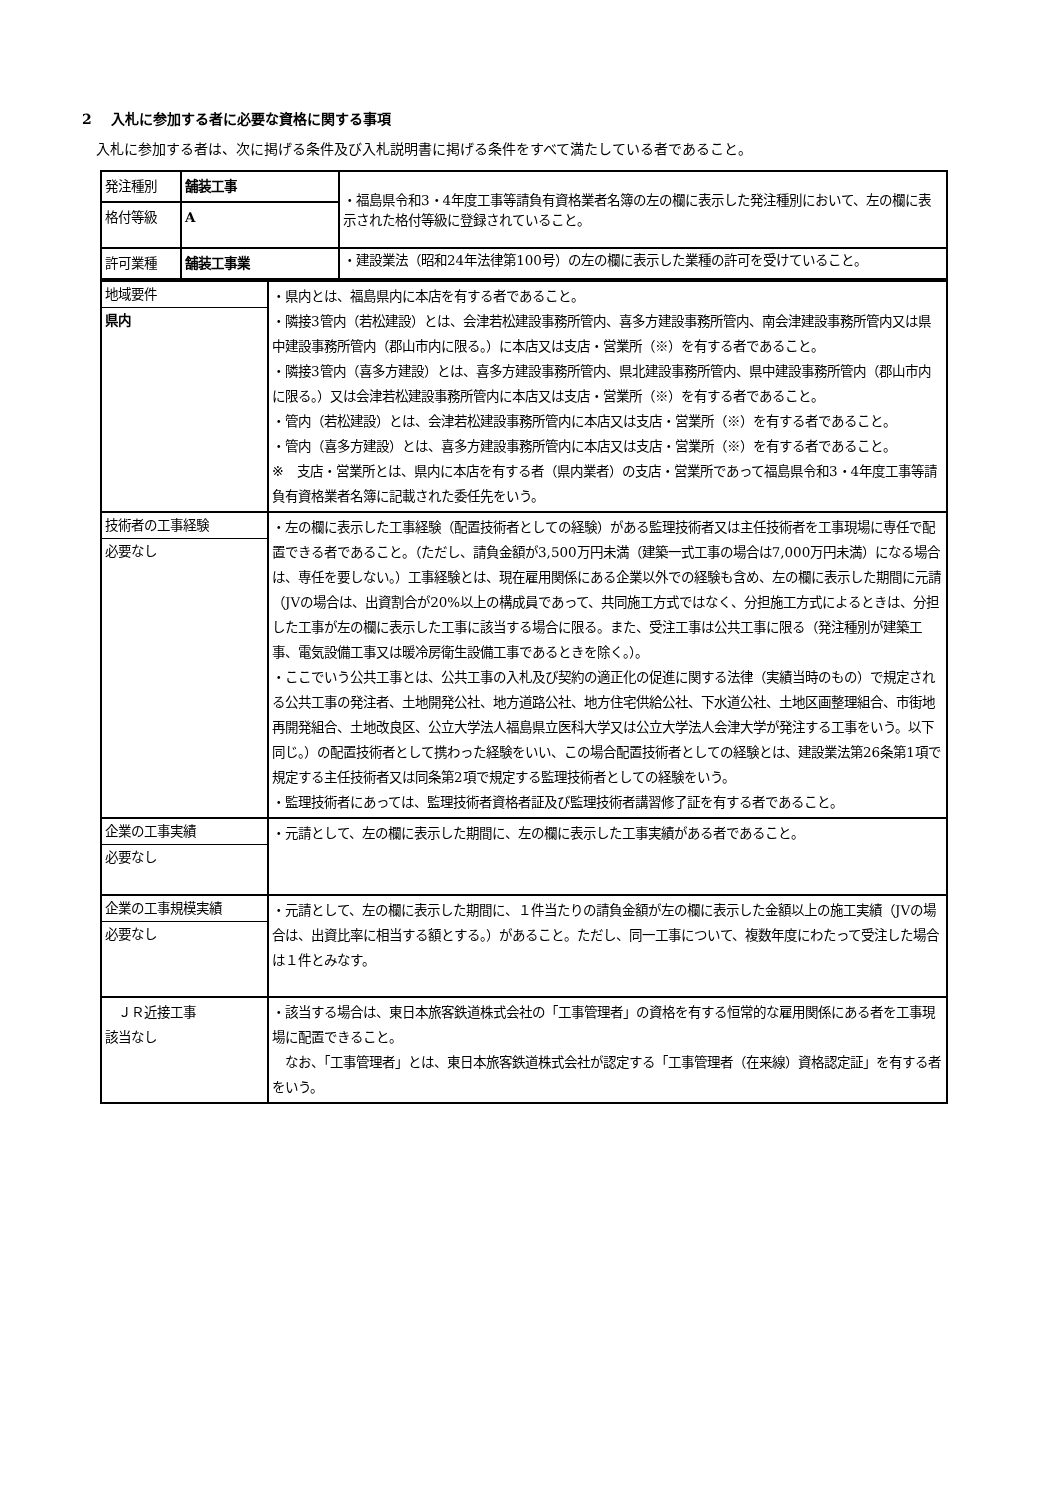2　 入札に参加する者に必要な資格に関する事項
　入札に参加する者は、次に掲げる条件及び入札説明書に掲げる条件をすべて満たしている者であること。
| 発注種別 | 舗装工事 | ・福島県令和3・4年度工事等請負有資格業者名簿の左の欄に表示した発注種別において、左の欄に表示された格付等級に登録されていること。 |
| 格付等級 | A | |
| 許可業種 | 舗装工事業 | ・建設業法（昭和24年法律第100号）の左の欄に表示した業種の許可を受けていること。 |
| 地域要件 県内 | ・県内とは、福島県内に本店を有する者であること。 ・隣接3管内（若松建設）とは、会津若松建設事務所管内、喜多方建設事務所管内、南会津建設事務所管内又は県中建設事務所管内（郡山市内に限る。）に本店又は支店・営業所（※）を有する者であること。 ・隣接3管内（喜多方建設）とは、喜多方建設事務所管内、県北建設事務所管内、県中建設事務所管内（郡山市内に限る。）又は会津若松建設事務所管内に本店又は支店・営業所（※）を有する者であること。 ・管内（若松建設）とは、会津若松建設事務所管内に本店又は支店・営業所（※）を有する者であること。 ・管内（喜多方建設）とは、喜多方建設事務所管内に本店又は支店・営業所（※）を有する者であること。 ※ 支店・営業所とは、県内に本店を有する者（県内業者）の支店・営業所であって福島県令和3・4年度工事等請負有資格業者名簿に記載された委任先をいう。 |
| 技術者の工事経験 必要なし | ・左の欄に表示した工事経験（配置技術者としての経験）がある監理技術者又は主任技術者を工事現場に専任で配置できる者であること。（ただし、請負金額が3,500万円未満（建築一式工事の場合は7,000万円未満）になる場合は、専任を要しない。）工事経験とは、現在雇用関係にある企業以外での経験も含め、左の欄に表示した期間に元請（JVの場合は、出資割合が20%以上の構成員であって、共同施工方式ではなく、分担施工方式によるときは、分担した工事が左の欄に表示した工事に該当する場合に限る。また、受注工事は公共工事に限る（発注種別が建築工事、電気設備工事又は暖冷房衛生設備工事であるときを除く。）。 ・ここでいう公共工事とは、公共工事の入札及び契約の適正化の促進に関する法律（実績当時のもの）で規定される公共工事の発注者、土地開発公社、地方道路公社、地方住宅供給公社、下水道公社、土地区画整理組合、市街地再開発組合、土地改良区、公立大学法人福島県立医科大学又は公立大学法人会津大学が発注する工事をいう。以下同じ。）の配置技術者として携わった経験をいい、この場合配置技術者としての経験とは、建設業法第26条第1項で規定する主任技術者又は同条第2項で規定する監理技術者としての経験をいう。 ・監理技術者にあっては、監理技術者資格者証及び監理技術者講習修了証を有する者であること。 |
| 企業の工事実績 必要なし | ・元請として、左の欄に表示した期間に、左の欄に表示した工事実績がある者であること。 |
| 企業の工事規模実績 必要なし | ・元請として、左の欄に表示した期間に、１件当たりの請負金額が左の欄に表示した金額以上の施工実績（JVの場合は、出資比率に相当する額とする。）があること。ただし、同一工事について、複数年度にわたって受注した場合は１件とみなす。 |
| ＪＲ近接工事 該当なし | ・該当する場合は、東日本旅客鉄道株式会社の「工事管理者」の資格を有する恒常的な雇用関係にある者を工事現場に配置できること。 なお、「工事管理者」とは、東日本旅客鉄道株式会社が認定する「工事管理者（在来線）資格認定証」を有する者をいう。 |